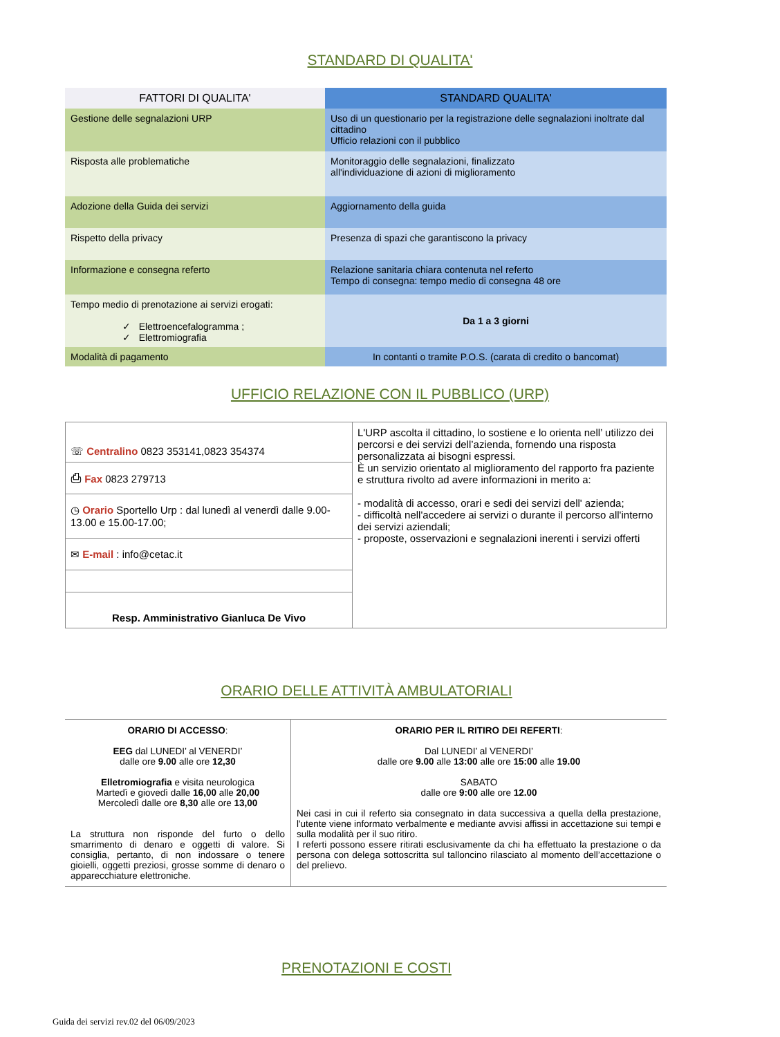STANDARD DI QUALITA'
| FATTORI DI QUALITA' | STANDARD QUALITA' |
| Gestione delle segnalazioni URP | Uso di un questionario per la registrazione delle segnalazioni inoltrate dal cittadino Ufficio relazioni con il pubblico |
| Risposta alle problematiche | Monitoraggio delle segnalazioni, finalizzato all'individuazione di azioni di miglioramento |
| Adozione della Guida dei servizi | Aggiornamento della guida |
| Rispetto della privacy | Presenza di spazi che garantiscono la privacy |
| Informazione e consegna referto | Relazione sanitaria chiara contenuta nel referto Tempo di consegna: tempo medio di consegna 48 ore |
| Tempo medio di prenotazione ai servizi erogati: ✓ Elettroencefalogramma ; ✓ Elettromiografia | Da 1 a 3 giorni |
| Modalità di pagamento | In contanti o tramite P.O.S. (carata di credito o bancomat) |
UFFICIO RELAZIONE CON IL PUBBLICO (URP)
| ☏ Centralino 0823 353141,0823 354374 | L'URP ascolta il cittadino, lo sostiene e lo orienta nell’ utilizzo dei percorsi e dei servizi dell’azienda, fornendo una risposta personalizzata ai bisogni espressi. È un servizio orientato al miglioramento del rapporto fra paziente e struttura rivolto ad avere informazioni in merito a: - modalità di accesso, orari e sedi dei servizi dell' azienda; - difficoltà nell'accedere ai servizi o durante il percorso all'interno dei servizi aziendali; - proposte, osservazioni e segnalazioni inerenti i servizi offerti |
| ⎙ Fax 0823 279713 | |
| ◷ Orario Sportello Urp : dal lunedì al venerdì dalle 9.00-13.00 e 15.00-17.00; | |
| ✉ E-mail : info@cetac.it | |
| Resp. Amministrativo Gianluca De Vivo | |
ORARIO DELLE ATTIVITÀ AMBULATORIALI
| ORARIO DI ACCESSO : EEG dal LUNEDI’ al VENERDI’ dalle ore 9.00 alle ore 12,30 Elletromiografia e visita neurologica Martedì e giovedì dalle 16,00 alle 20,00 Mercoledì dalle ore 8,30 alle ore 13,00 La struttura non risponde del furto o dello smarrimento di denaro e oggetti di valore. Si consiglia, pertanto, di non indossare o tenere gioielli, oggetti preziosi, grosse somme di denaro o apparecchiature elettroniche. | ORARIO PER IL RITIRO DEI REFERTI : Dal LUNEDI’ al VENERDI’ dalle ore 9.00 alle 13:00 alle ore 15:00 alle 19.00 SABATO dalle ore 9:00 alle ore 12.00 Nei casi in cui il referto sia consegnato in data successiva a quella della prestazione, l'utente viene informato verbalmente e mediante avvisi affissi in accettazione sui tempi e sulla modalità per il suo ritiro. I referti possono essere ritirati esclusivamente da chi ha effettuato la prestazione o da persona con delega sottoscritta sul talloncino rilasciato al momento dell’accettazione o del prelievo. |
PRENOTAZIONI E COSTI
Guida dei servizi rev.02 del 06/09/2023